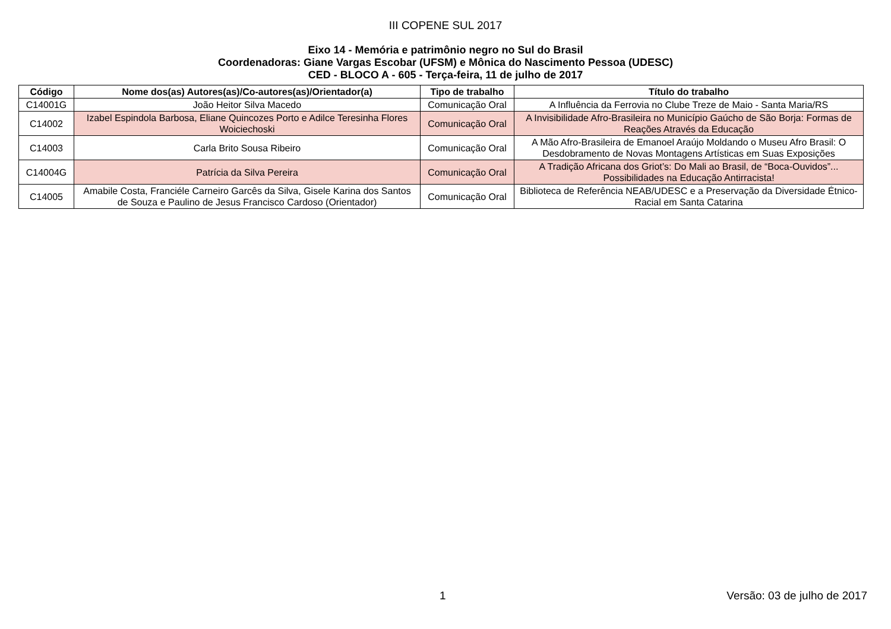III COPENE SUL 2017
Eixo 14 - Memória e patrimônio negro no Sul do Brasil
Coordenadoras: Giane Vargas Escobar (UFSM) e Mônica do Nascimento Pessoa (UDESC)
CED - BLOCO A - 605 - Terça-feira, 11 de julho de 2017
| Código | Nome dos(as) Autores(as)/Co-autores(as)/Orientador(a) | Tipo de trabalho | Título do trabalho |
| --- | --- | --- | --- |
| C14001G | João Heitor Silva Macedo | Comunicação Oral | A Influência da Ferrovia no Clube Treze de Maio - Santa Maria/RS |
| C14002 | Izabel Espindola Barbosa, Eliane Quincozes Porto e Adilce Teresinha Flores Woiciechoski | Comunicação Oral | A Invisibilidade Afro-Brasileira no Município Gaúcho de São Borja: Formas de Reações Através da Educação |
| C14003 | Carla Brito Sousa Ribeiro | Comunicação Oral | A Mão Afro-Brasileira de Emanoel Araújo Moldando o Museu Afro Brasil: O Desdobramento de Novas Montagens Artísticas em Suas Exposições |
| C14004G | Patrícia da Silva Pereira | Comunicação Oral | A Tradição Africana dos Griot’s: Do Mali ao Brasil, de “Boca-Ouvidos”... Possibilidades na Educação Antirracista! |
| C14005 | Amabile Costa, Franciéle Carneiro Garcês da Silva, Gisele Karina dos Santos de Souza e Paulino de Jesus Francisco Cardoso (Orientador) | Comunicação Oral | Biblioteca de Referência NEAB/UDESC e a Preservação da Diversidade Étnico-Racial em Santa Catarina |
1 Versão: 03 de julho de 2017